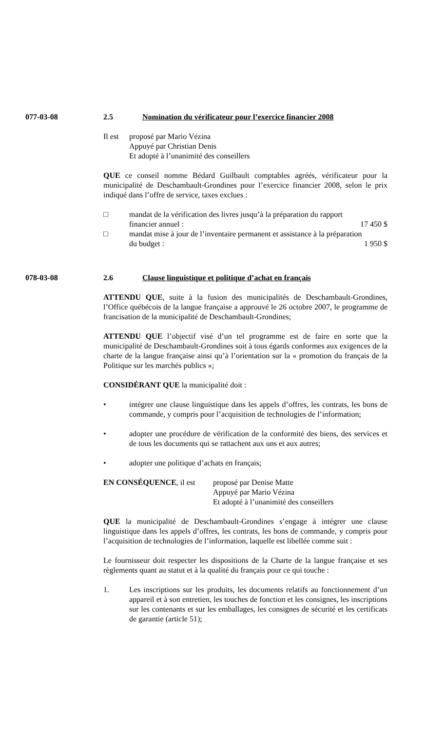077-03-08 2.5 Nomination du vérificateur pour l’exercice financier 2008
Il est
proposé par Mario Vézina
Appuyé par Christian Denis
Et adopté à l’unanimité des conseillers
QUE ce conseil nomme Bédard Guilbault comptables agréés, vérificateur pour la municipalité de Deschambault-Grondines pour l’exercice financier 2008, selon le prix indiqué dans l’offre de service, taxes exclues :
□ mandat de la vérification des livres jusqu’à la préparation du rapport
financier annuel : 17 450 $
□ mandat mise à jour de l’inventaire permanent et assistance à la préparation
du budget : 1 950 $
078-03-08 2.6 Clause linguistique et politique d’achat en français
ATTENDU QUE, suite à la fusion des municipalités de Deschambault-Grondines, l’Office québécois de la langue française a approuvé le 26 octobre 2007, le programme de francisation de la municipalité de Deschambault-Grondines;
ATTENDU QUE l’objectif visé d’un tel programme est de faire en sorte que la municipalité de Deschambault-Grondines soit à tous égards conformes aux exigences de la charte de la langue française ainsi qu’à l’orientation sur la « promotion du français de la Politique sur les marchés publics »;
CONSIDÉRANT QUE la municipalité doit :
• intégrer une clause linguistique dans les appels d’offres, les contrats, les bons de commande, y compris pour l’acquisition de technologies de l’information;
• adopter une procédure de vérification de la conformité des biens, des services et de tous les documents qui se rattachent aux uns et aux autres;
• adopter une politique d’achats en français;
EN CONSÉQUENCE, il est proposé par Denise Matte
Appuyé par Mario Vézina
Et adopté à l’unanimité des conseillers
QUE la municipalité de Deschambault-Grondines s’engage à intégrer une clause linguistique dans les appels d’offres, les contrats, les bons de commande, y compris pour l’acquisition de technologies de l’information, laquelle est libellée comme suit :
Le fournisseur doit respecter les dispositions de la Charte de la langue française et ses règlements quant au statut et à la qualité du français pour ce qui touche :
1. Les inscriptions sur les produits, les documents relatifs au fonctionnement d’un appareil et à son entretien, les touches de fonction et les consignes, les inscriptions sur les contenants et sur les emballages, les consignes de sécurité et les certificats de garantie (article 51);